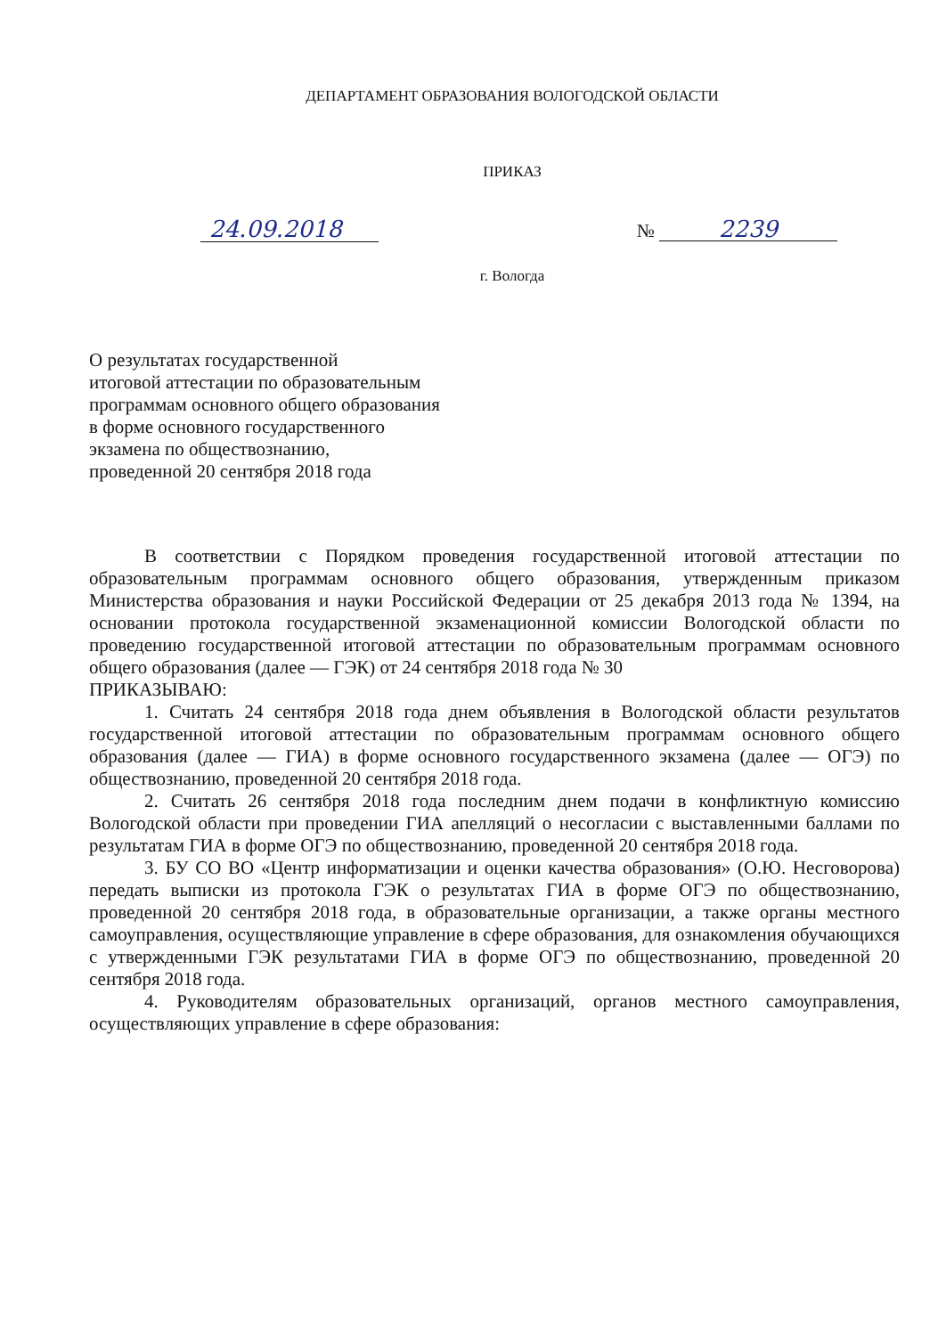ДЕПАРТАМЕНТ ОБРАЗОВАНИЯ ВОЛОГОДСКОЙ ОБЛАСТИ
ПРИКАЗ
24.09.2018 № 2239
г. Вологда
О результатах государственной
итоговой аттестации по образовательным
программам основного общего образования
в форме основного государственного
экзамена по обществознанию,
проведенной 20 сентября 2018 года
В соответствии с Порядком проведения государственной итоговой аттестации по образовательным программам основного общего образования, утвержденным приказом Министерства образования и науки Российской Федерации от 25 декабря 2013 года № 1394, на основании протокола государственной экзаменационной комиссии Вологодской области по проведению государственной итоговой аттестации по образовательным программам основного общего образования (далее — ГЭК) от 24 сентября 2018 года № 30
ПРИКАЗЫВАЮ:
1. Считать 24 сентября 2018 года днем объявления в Вологодской области результатов государственной итоговой аттестации по образовательным программам основного общего образования (далее — ГИА) в форме основного государственного экзамена (далее — ОГЭ) по обществознанию, проведенной 20 сентября 2018 года.
2. Считать 26 сентября 2018 года последним днем подачи в конфликтную комиссию Вологодской области при проведении ГИА апелляций о несогласии с выставленными баллами по результатам ГИА в форме ОГЭ по обществознанию, проведенной 20 сентября 2018 года.
3. БУ СО ВО «Центр информатизации и оценки качества образования» (О.Ю. Несговорова) передать выписки из протокола ГЭК о результатах ГИА в форме ОГЭ по обществознанию, проведенной 20 сентября 2018 года, в образовательные организации, а также органы местного самоуправления, осуществляющие управление в сфере образования, для ознакомления обучающихся с утвержденными ГЭК результатами ГИА в форме ОГЭ по обществознанию, проведенной 20 сентября 2018 года.
4. Руководителям образовательных организаций, органов местного самоуправления, осуществляющих управление в сфере образования: